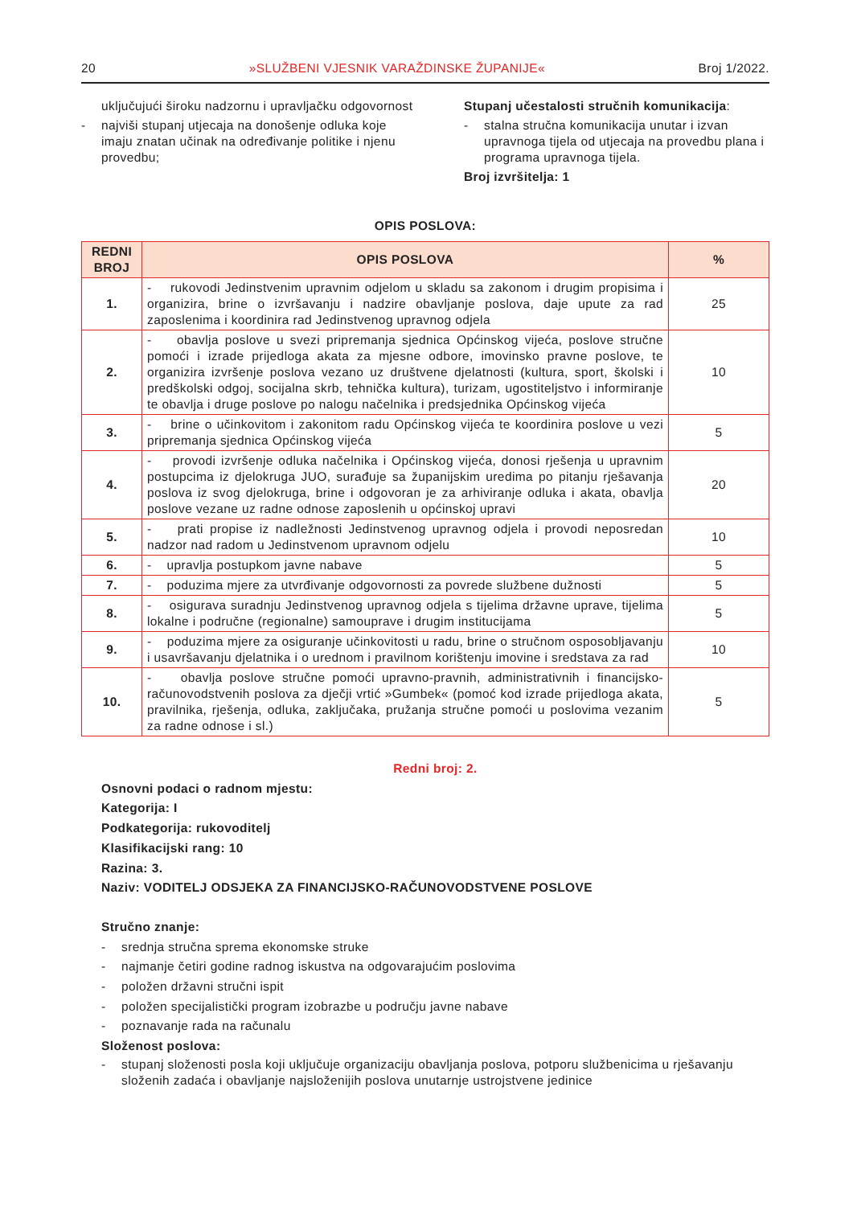20 »SLUŽBENI VJESNIK VARAŽDINSKE ŽUPANIJE« Broj 1/2022.
uključujući široku nadzornu i upravljačku odgovornost
- najviši stupanj utjecaja na donošenje odluka koje imaju znatan učinak na određivanje politike i njenu provedbu;
Stupanj učestalosti stručnih komunikacija:
- stalna stručna komunikacija unutar i izvan upravnoga tijela od utjecaja na provedbu plana i programa upravnoga tijela.
Broj izvršitelja: 1
OPIS POSLOVA:
| REDNI BROJ | OPIS POSLOVA | % |
| --- | --- | --- |
| 1. | - rukovodi Jedinstvenim upravnim odjelom u skladu sa zakonom i drugim propisima i organizira, brine o izvršavanju i nadzire obavljanje poslova, daje upute za rad zaposlenima i koordinira rad Jedinstvenog upravnog odjela | 25 |
| 2. | - obavlja poslove u svezi pripremanja sjednica Općinskog vijeća, poslove stručne pomoći i izrade prijedloga akata za mjesne odbore, imovinsko pravne poslove, te organizira izvršenje poslova vezano uz društvene djelatnosti (kultura, sport, školski i predškolski odgoj, socijalna skrb, tehnička kultura), turizam, ugostiteljstvo i informiranje te obavlja i druge poslove po nalogu načelnika i predsjednika Općinskog vijeća | 10 |
| 3. | - brine o učinkovitom i zakonitom radu Općinskog vijeća te koordinira poslove u vezi pripremanja sjednica Općinskog vijeća | 5 |
| 4. | - provodi izvršenje odluka načelnika i Općinskog vijeća, donosi rješenja u upravnim postupcima iz djelokruga JUO, surađuje sa županijskim uredima po pitanju rješavanja poslova iz svog djelokruga, brine i odgovoran je za arhiviranje odluka i akata, obavlja poslove vezane uz radne odnose zaposlenih u općinskoj upravi | 20 |
| 5. | - prati propise iz nadležnosti Jedinstvenog upravnog odjela i provodi neposredan nadzor nad radom u Jedinstvenom upravnom odjelu | 10 |
| 6. | - upravlja postupkom javne nabave | 5 |
| 7. | - poduzima mjere za utvrđivanje odgovornosti za povrede službene dužnosti | 5 |
| 8. | - osigurava suradnju Jedinstvenog upravnog odjela s tijelima državne uprave, tijelima lokalne i područne (regionalne) samouprave i drugim institucijama | 5 |
| 9. | - poduzima mjere za osiguranje učinkovitosti u radu, brine o stručnom osposobljavanju i usavršavanju djelatnika i o urednom i pravilnom korištenju imovine i sredstava za rad | 10 |
| 10. | - obavlja poslove stručne pomoći upravno-pravnih, administrativnih i financijsko-računovodstvenih poslova za dječji vrtić »Gumbek« (pomoć kod izrade prijedloga akata, pravilnika, rješenja, odluka, zaključaka, pružanja stručne pomoći u poslovima vezanim za radne odnose i sl.) | 5 |
Redni broj: 2.
Osnovni podaci o radnom mjestu:
Kategorija: I
Podkategorija: rukovoditelj
Klasifikacijski rang: 10
Razina: 3.
Naziv: VODITELJ ODSJEKA ZA FINANCIJSKO-RAČUNOVODSTVENE POSLOVE
Stručno znanje:
- srednja stručna sprema ekonomske struke
- najmanje četiri godine radnog iskustva na odgovarajućim poslovima
- položen državni stručni ispit
- položen specijalistički program izobrazbe u području javne nabave
- poznavanje rada na računalu
Složenost poslova:
- stupanj složenosti posla koji uključuje organizaciju obavljanja poslova, potporu službenicima u rješavanju složenih zadaća i obavljanje najsloženijih poslova unutarnje ustrojstvene jedinice